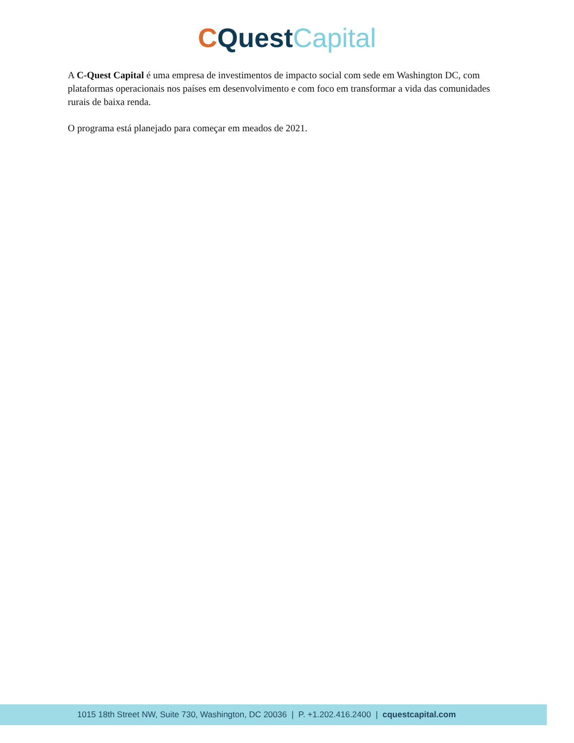CQuest Capital
A C-Quest Capital é uma empresa de investimentos de impacto social com sede em Washington DC, com plataformas operacionais nos países em desenvolvimento e com foco em transformar a vida das comunidades rurais de baixa renda.
O programa está planejado para começar em meados de 2021.
1015 18th Street NW, Suite 730, Washington, DC 20036 | P. +1.202.416.2400 | cquestcapital.com